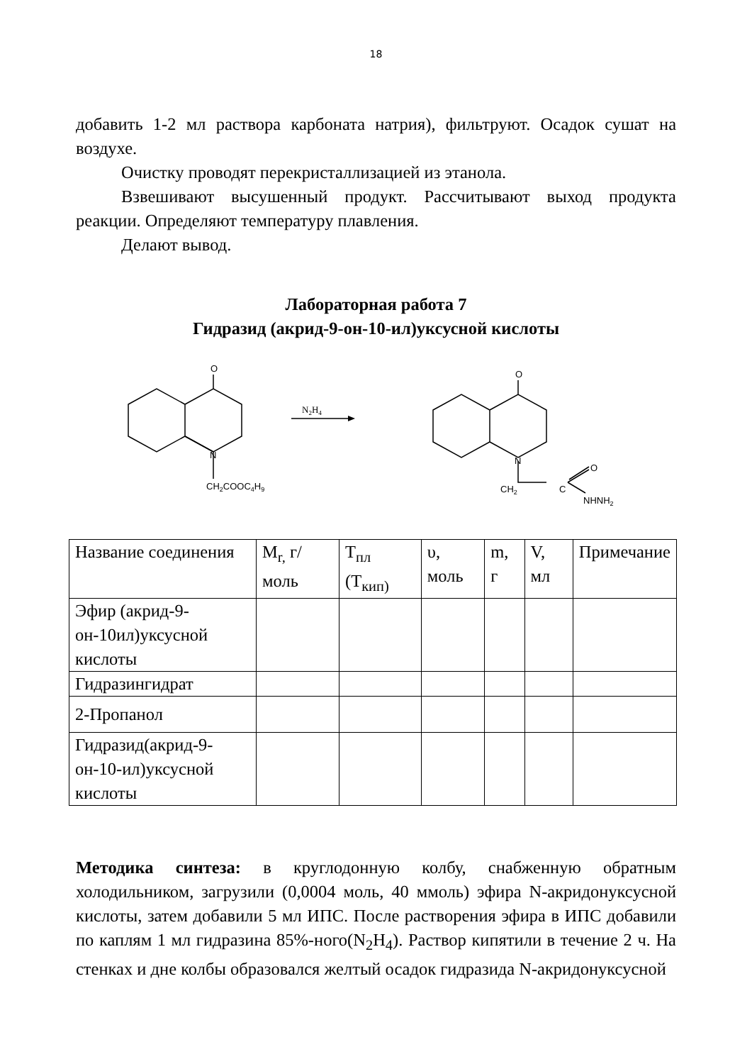18
добавить 1-2 мл раствора карбоната натрия), фильтруют. Осадок сушат на воздухе.
Очистку проводят перекристаллизацией из этанола.
Взвешивают высушенный продукт. Рассчитывают выход продукта реакции. Определяют температуру плавления.
Делают вывод.
Лабораторная работа 7
Гидразид (акрид-9-он-10-ил)уксусной кислоты
O
N
CH2COOC4H9
N2H4
O
N
CH2
C
O
NHNH2
| Название соединения | M<sub>r,</sub> г/моль | T<sub>пл</sub> (T<sub>кип)</sub> | υ, моль | m, г | V, мл | Примечание |
| Эфир (акрид-9-он-10ил)уксусной кислоты | | | | | | |
| Гидразингидрат | | | | | | |
| 2-Пропанол | | | | | | |
| Гидразид(акрид-9-он-10-ил)уксусной кислоты | | | | | | |
Методика синтеза: в круглодонную колбу, снабженную обратным холодильником, загрузили (0,0004 моль, 40 ммоль) эфира N-акридонуксусной кислоты, затем добавили 5 мл ИПС. После растворения эфира в ИПС добавили по каплям 1 мл гидразина 85%-ного(N<sub>2</sub>H<sub>4</sub>). Раствор кипятили в течение 2 ч. На стенках и дне колбы образовался желтый осадок гидразида N-акридонуксусной